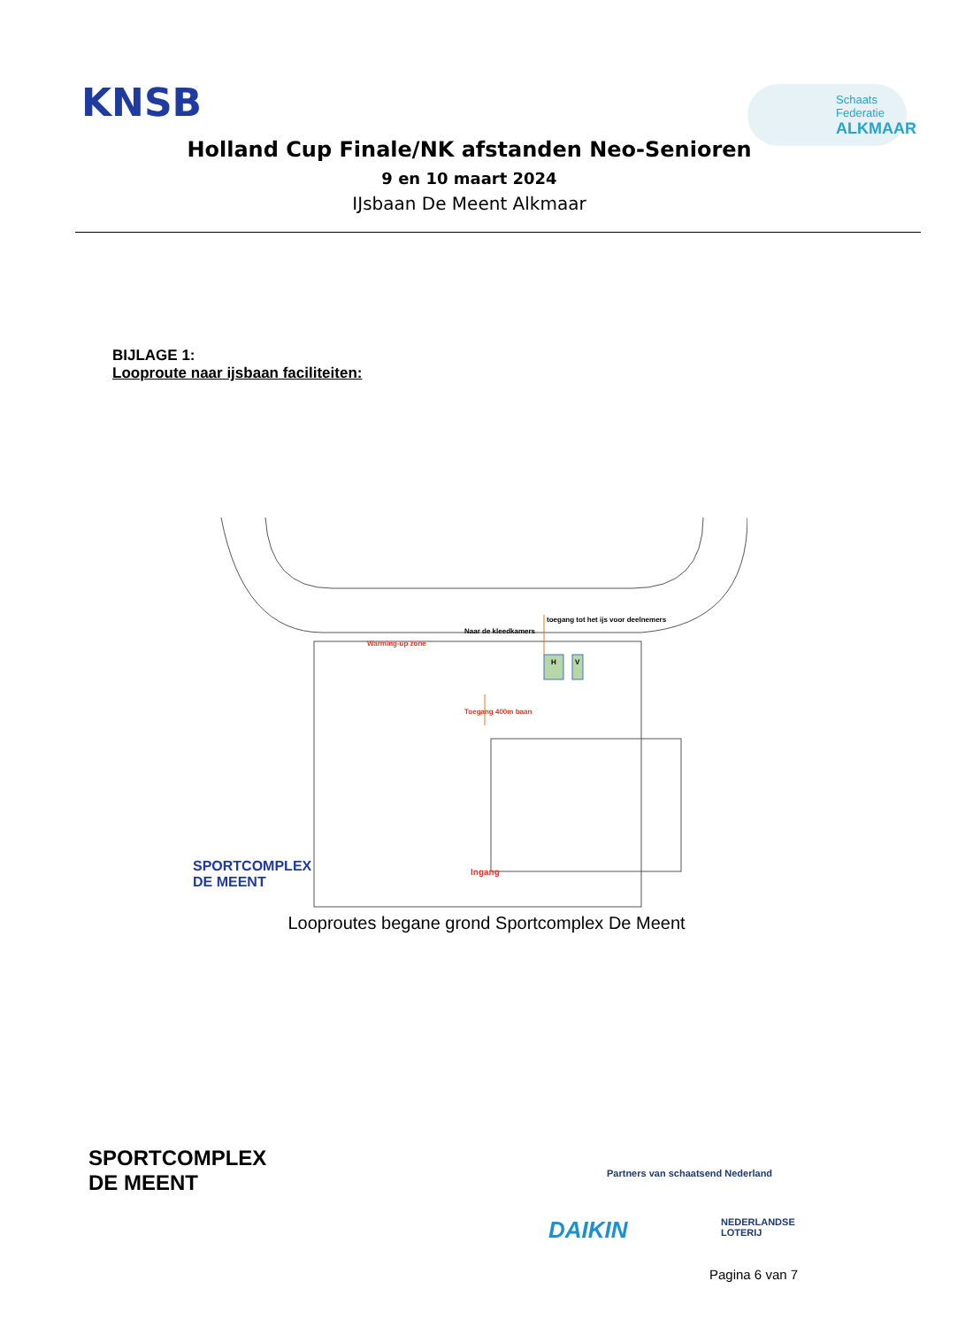KNSB
Schaats Federatie
ALKMAAR
Holland Cup Finale/NK afstanden Neo-Senioren
9 en 10 maart 2024
IJsbaan De Meent Alkmaar
BIJLAGE 1:
Looproute naar ijsbaan faciliteiten:
toegang tot het ijs voor deelnemers
Naar de kleedkamers
Warming-up zone
H V
Toegang 400m baan
Ingang
SPORTCOMPLEX
DE MEENT
Looproutes begane grond Sportcomplex De Meent
SPORTCOMPLEX
DE MEENT
Partners van schaatsend Nederland
DAIKIN
NEDERLANDSE
LOTERIJ
Pagina 6 van 7